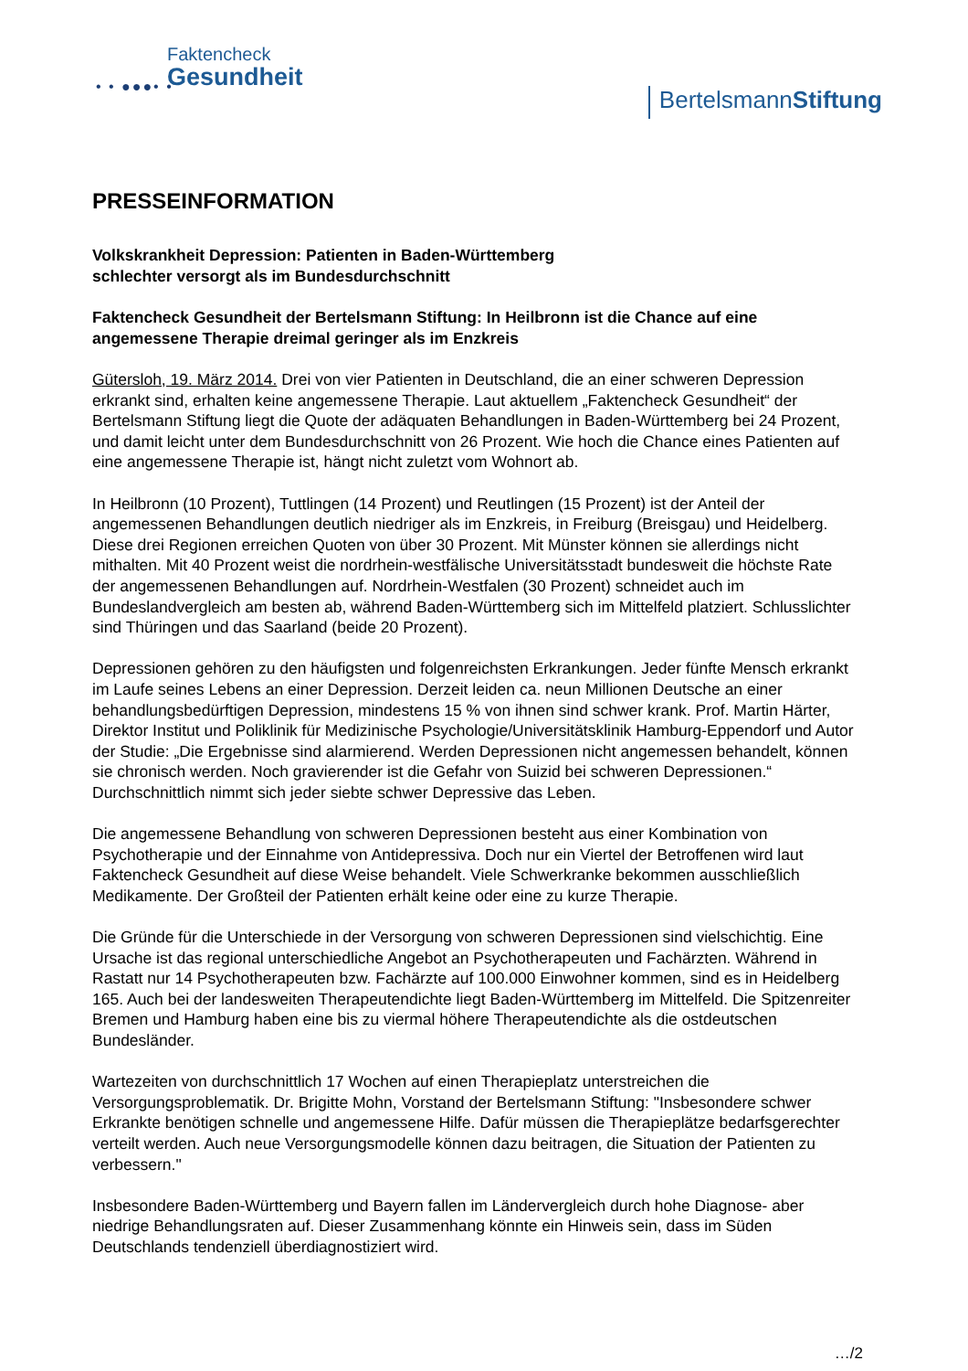Faktencheck
Gesundheit
• • ●●●• •
BertelsmannStiftung
PRESSEINFORMATION
Volkskrankheit Depression: Patienten in Baden-Württemberg
schlechter versorgt als im Bundesdurchschnitt
Faktencheck Gesundheit der Bertelsmann Stiftung: In Heilbronn ist die Chance auf eine angemessene Therapie dreimal geringer als im Enzkreis
Gütersloh, 19. März 2014. Drei von vier Patienten in Deutschland, die an einer schweren Depression erkrankt sind, erhalten keine angemessene Therapie. Laut aktuellem „Faktencheck Gesundheit“ der Bertelsmann Stiftung liegt die Quote der adäquaten Behandlungen in Baden-Württemberg bei 24 Prozent, und damit leicht unter dem Bundesdurchschnitt von 26 Prozent. Wie hoch die Chance eines Patienten auf eine angemessene Therapie ist, hängt nicht zuletzt vom Wohnort ab.
In Heilbronn (10 Prozent), Tuttlingen (14 Prozent) und Reutlingen (15 Prozent) ist der Anteil der angemessenen Behandlungen deutlich niedriger als im Enzkreis, in Freiburg (Breisgau) und Heidelberg. Diese drei Regionen erreichen Quoten von über 30 Prozent. Mit Münster können sie allerdings nicht mithalten. Mit 40 Prozent weist die nordrhein-westfälische Universitätsstadt bundesweit die höchste Rate der angemessenen Behandlungen auf. Nordrhein-Westfalen (30 Prozent) schneidet auch im Bundeslandvergleich am besten ab, während Baden-Württemberg sich im Mittelfeld platziert. Schlusslichter sind Thüringen und das Saarland (beide 20 Prozent).
Depressionen gehören zu den häufigsten und folgenreichsten Erkrankungen. Jeder fünfte Mensch erkrankt im Laufe seines Lebens an einer Depression. Derzeit leiden ca. neun Millionen Deutsche an einer behandlungsbedürftigen Depression, mindestens 15 % von ihnen sind schwer krank. Prof. Martin Härter, Direktor Institut und Poliklinik für Medizinische Psychologie/Universitätsklinik Hamburg-Eppendorf und Autor der Studie: „Die Ergebnisse sind alarmierend. Werden Depressionen nicht angemessen behandelt, können sie chronisch werden. Noch gravierender ist die Gefahr von Suizid bei schweren Depressionen.“ Durchschnittlich nimmt sich jeder siebte schwer Depressive das Leben.
Die angemessene Behandlung von schweren Depressionen besteht aus einer Kombination von Psychotherapie und der Einnahme von Antidepressiva. Doch nur ein Viertel der Betroffenen wird laut Faktencheck Gesundheit auf diese Weise behandelt. Viele Schwerkranke bekommen ausschließlich Medikamente. Der Großteil der Patienten erhält keine oder eine zu kurze Therapie.
Die Gründe für die Unterschiede in der Versorgung von schweren Depressionen sind vielschichtig. Eine Ursache ist das regional unterschiedliche Angebot an Psychotherapeuten und Fachärzten. Während in Rastatt nur 14 Psychotherapeuten bzw. Fachärzte auf 100.000 Einwohner kommen, sind es in Heidelberg 165. Auch bei der landesweiten Therapeutendichte liegt Baden-Württemberg im Mittelfeld. Die Spitzenreiter Bremen und Hamburg haben eine bis zu viermal höhere Therapeutendichte als die ostdeutschen Bundesländer.
Wartezeiten von durchschnittlich 17 Wochen auf einen Therapieplatz unterstreichen die Versorgungsproblematik. Dr. Brigitte Mohn, Vorstand der Bertelsmann Stiftung: "Insbesondere schwer Erkrankte benötigen schnelle und angemessene Hilfe. Dafür müssen die Therapieplätze bedarfsgerechter verteilt werden. Auch neue Versorgungsmodelle können dazu beitragen, die Situation der Patienten zu verbessern."
Insbesondere Baden-Württemberg und Bayern fallen im Ländervergleich durch hohe Diagnose- aber niedrige Behandlungsraten auf. Dieser Zusammenhang könnte ein Hinweis sein, dass im Süden Deutschlands tendenziell überdiagnostiziert wird.
…/2